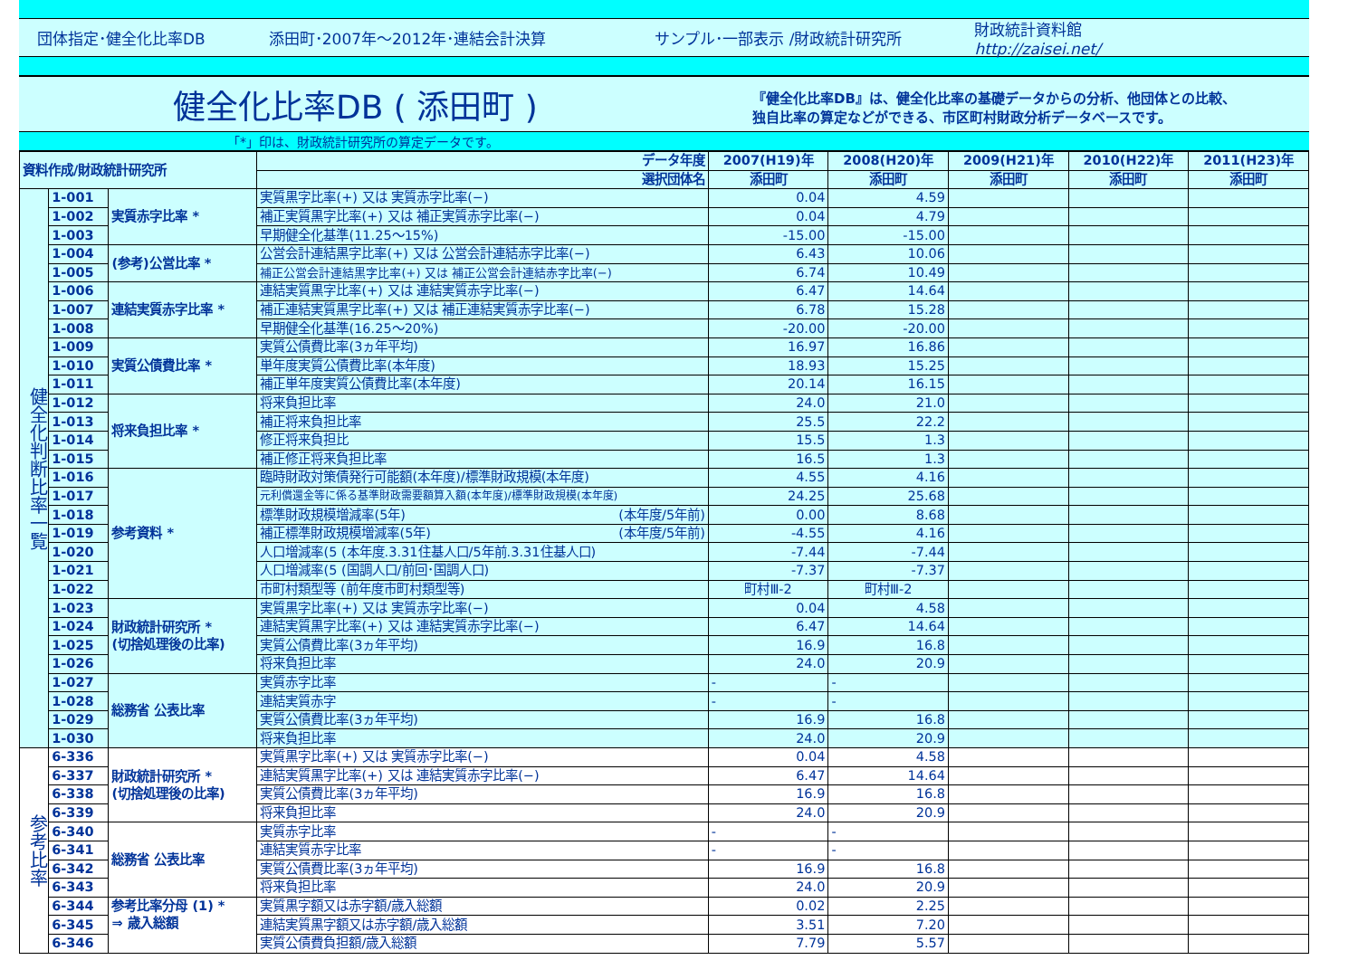団体指定･健全化比率DB 添田町･2007年～2012年･連結会計決算 サンプル･一部表示 /財政統計研究所 財政統計資料館
http://zaisei.net/
健全化比率DB ( 添田町 )
『健全化比率DB』は、健全化比率の基礎データからの分析、他団体との比較、
独自比率の算定などができる、市区町村財政分析データベースです。
「*」印は、財政統計研究所の算定データです。
| 資料作成/財政統計研究所 | | | データ年度 | 2007(H19)年 | 2008(H20)年 | 2009(H21)年 | 2010(H22)年 | 2011(H23)年 |
| --- | --- | --- | --- | --- | --- | --- | --- | --- |
| | | | 選択団体名 | 添田町 | 添田町 | 添田町 | 添田町 | 添田町 |
| 健全化判断比率一覧 | 1-001 | 実質赤字比率 * | 実質黒字比率(+) 又は 実質赤字比率(−) | 0.04 | 4.59 | | | |
| | 1-002 | | 補正実質黒字比率(+) 又は 補正実質赤字比率(−) | 0.04 | 4.79 | | | |
| | 1-003 | | 早期健全化基準(11.25～15%) | -15.00 | -15.00 | | | |
| | 1-004 | (参考)公営比率 * | 公営会計連結黒字比率(+) 又は 公営会計連結赤字比率(−) | 6.43 | 10.06 | | | |
| | 1-005 | | 補正公営会計連結黒字比率(+) 又は 補正公営会計連結赤字比率(−) | 6.74 | 10.49 | | | |
| | 1-006 | 連結実質赤字比率 * | 連結実質黒字比率(+) 又は 連結実質赤字比率(−) | 6.47 | 14.64 | | | |
| | 1-007 | | 補正連結実質黒字比率(+) 又は 補正連結実質赤字比率(−) | 6.78 | 15.28 | | | |
| | 1-008 | | 早期健全化基準(16.25～20%) | -20.00 | -20.00 | | | |
| | 1-009 | 実質公債費比率 * | 実質公債費比率(3ヵ年平均) | 16.97 | 16.86 | | | |
| | 1-010 | | 単年度実質公債費比率(本年度) | 18.93 | 15.25 | | | |
| | 1-011 | | 補正単年度実質公債費比率(本年度) | 20.14 | 16.15 | | | |
| | 1-012 | 将来負担比率 * | 将来負担比率 | 24.0 | 21.0 | | | |
| | 1-013 | | 補正将来負担比率 | 25.5 | 22.2 | | | |
| | 1-014 | | 修正将来負担比 | 15.5 | 1.3 | | | |
| | 1-015 | | 補正修正将来負担比率 | 16.5 | 1.3 | | | |
| | 1-016 | 参考資料 * | 臨時財政対策債発行可能額(本年度)/標準財政規模(本年度) | 4.55 | 4.16 | | | |
| | 1-017 | | 元利償還金等に係る基準財政需要額算入額(本年度)/標準財政規模(本年度) | 24.25 | 25.68 | | | |
| | 1-018 | | 標準財政規模増減率(5年) (本年度/5年前) | 0.00 | 8.68 | | | |
| | 1-019 | | 補正標準財政規模増減率(5年) (本年度/5年前) | -4.55 | 4.16 | | | |
| | 1-020 | | 人口増減率(5 (本年度.3.31住基人口/5年前.3.31住基人口) | -7.44 | -7.44 | | | |
| | 1-021 | | 人口増減率(5 (国調人口/前回･国調人口) | -7.37 | -7.37 | | | |
| | 1-022 | | 市町村類型等 (前年度市町村類型等) | 町村Ⅲ-2 | 町村Ⅲ-2 | | | |
| | 1-023 | 財政統計研究所 * (切捨処理後の比率) | 実質黒字比率(+) 又は 実質赤字比率(−) | 0.04 | 4.58 | | | |
| | 1-024 | | 連結実質黒字比率(+) 又は 連結実質赤字比率(−) | 6.47 | 14.64 | | | |
| | 1-025 | | 実質公債費比率(3ヵ年平均) | 16.9 | 16.8 | | | |
| | 1-026 | | 将来負担比率 | 24.0 | 20.9 | | | |
| | 1-027 | 総務省 公表比率 | 実質赤字比率 | - | - | | | |
| | 1-028 | | 連結実質赤字 | - | - | | | |
| | 1-029 | | 実質公債費比率(3ヵ年平均) | 16.9 | 16.8 | | | |
| | 1-030 | | 将来負担比率 | 24.0 | 20.9 | | | |
| 参考比率 | 6-336 | 財政統計研究所 * (切捨処理後の比率) | 実質黒字比率(+) 又は 実質赤字比率(−) | 0.04 | 4.58 | | | |
| | 6-337 | | 連結実質黒字比率(+) 又は 連結実質赤字比率(−) | 6.47 | 14.64 | | | |
| | 6-338 | | 実質公債費比率(3ヵ年平均) | 16.9 | 16.8 | | | |
| | 6-339 | | 将来負担比率 | 24.0 | 20.9 | | | |
| | 6-340 | 総務省 公表比率 | 実質赤字比率 | - | - | | | |
| | 6-341 | | 連結実質赤字比率 | - | - | | | |
| | 6-342 | | 実質公債費比率(3ヵ年平均) | 16.9 | 16.8 | | | |
| | 6-343 | | 将来負担比率 | 24.0 | 20.9 | | | |
| | 6-344 | 参考比率分母 (1) * ⇒ 歳入総額 | 実質黒字額又は赤字額/歳入総額 | 0.02 | 2.25 | | | |
| | 6-345 | | 連結実質黒字額又は赤字額/歳入総額 | 3.51 | 7.20 | | | |
| | 6-346 | | 実質公債費負担額/歳入総額 | 7.79 | 5.57 | | | |